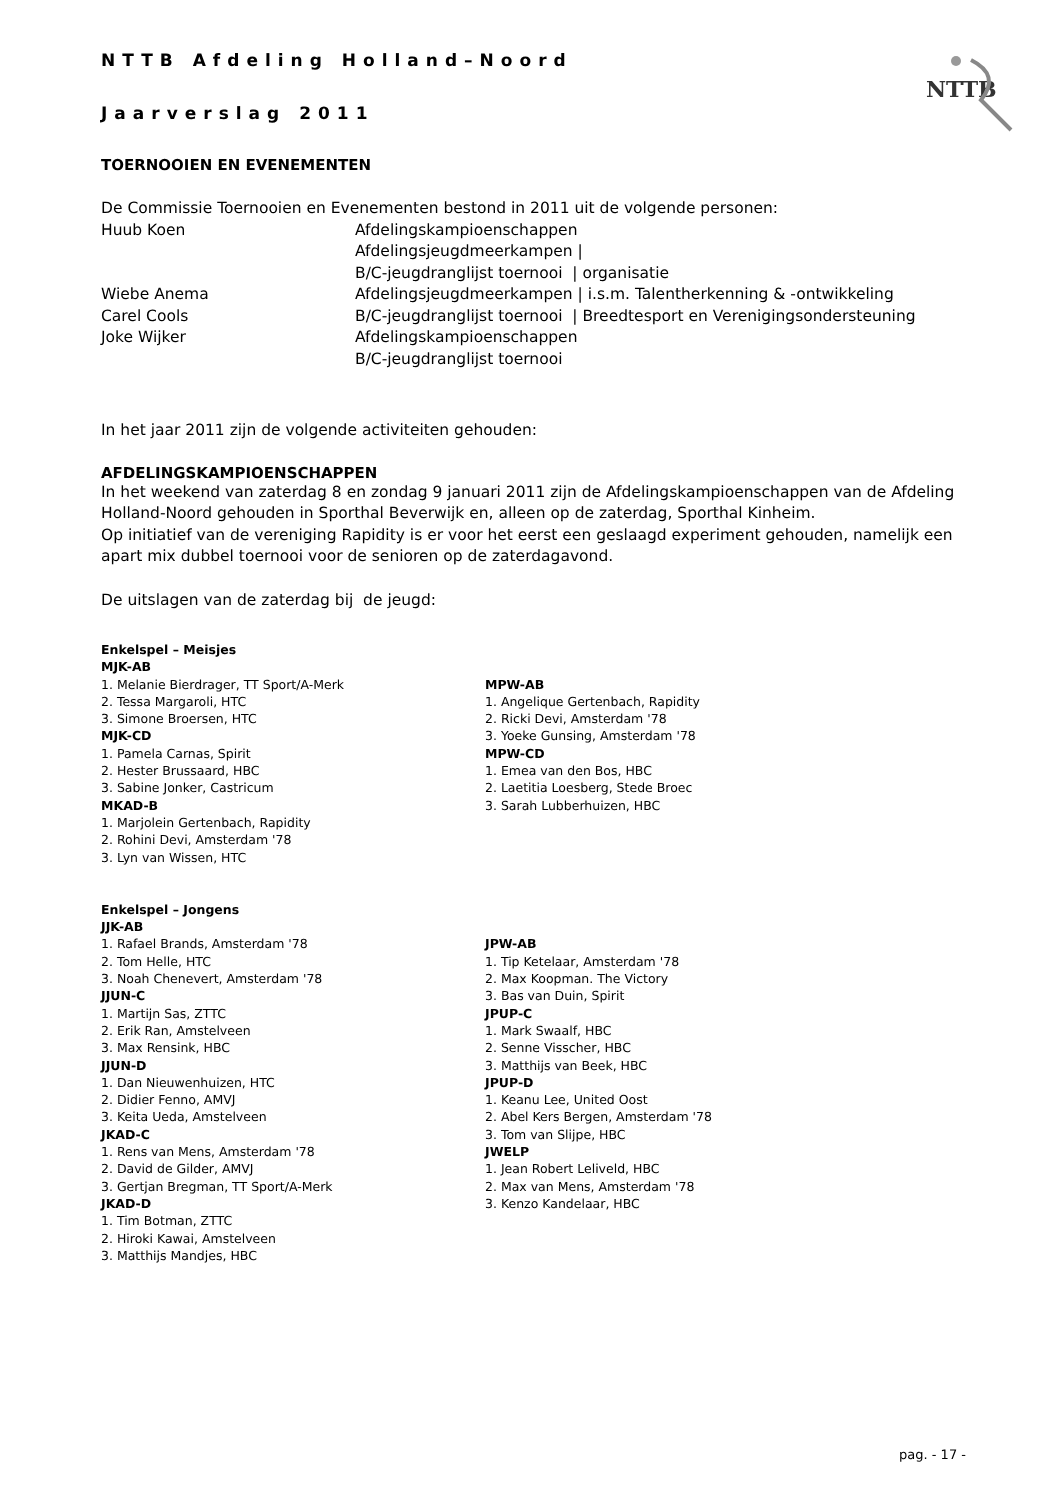NTTB
NTTB Afdeling Holland–Noord
Jaarverslag 2011
TOERNOOIEN EN EVENEMENTEN
De Commissie Toernooien en Evenementen bestond in 2011 uit de volgende personen:
Huub Koen
Afdelingskampioenschappen
Afdelingsjeugdmeerkampen |
B/C-jeugdranglijst toernooi | organisatie
Wiebe Anema
Afdelingsjeugdmeerkampen | i.s.m. Talentherkenning & -ontwikkeling
Carel Cools
B/C-jeugdranglijst toernooi | Breedtesport en Verenigingsondersteuning
Joke Wijker
Afdelingskampioenschappen
B/C-jeugdranglijst toernooi
In het jaar 2011 zijn de volgende activiteiten gehouden:
AFDELINGSKAMPIOENSCHAPPEN
In het weekend van zaterdag 8 en zondag 9 januari 2011 zijn de Afdelingskampioenschappen van de Afdeling Holland-Noord gehouden in Sporthal Beverwijk en, alleen op de zaterdag, Sporthal Kinheim.
Op initiatief van de vereniging Rapidity is er voor het eerst een geslaagd experiment gehouden, namelijk een apart mix dubbel toernooi voor de senioren op de zaterdagavond.
De uitslagen van de zaterdag bij de jeugd:
Enkelspel – Meisjes
MJK-AB
1. Melanie Bierdrager, TT Sport/A-Merk
2. Tessa Margaroli, HTC
3. Simone Broersen, HTC
MJK-CD
1. Pamela Carnas, Spirit
2. Hester Brussaard, HBC
3. Sabine Jonker, Castricum
MKAD-B
1. Marjolein Gertenbach, Rapidity
2. Rohini Devi, Amsterdam '78
3. Lyn van Wissen, HTC
MPW-AB
1. Angelique Gertenbach, Rapidity
2. Ricki Devi, Amsterdam '78
3. Yoeke Gunsing, Amsterdam '78
MPW-CD
1. Emea van den Bos, HBC
2. Laetitia Loesberg, Stede Broec
3. Sarah Lubberhuizen, HBC
Enkelspel – Jongens
JJK-AB
1. Rafael Brands, Amsterdam '78
2. Tom Helle, HTC
3. Noah Chenevert, Amsterdam '78
JJUN-C
1. Martijn Sas, ZTTC
2. Erik Ran, Amstelveen
3. Max Rensink, HBC
JJUN-D
1. Dan Nieuwenhuizen, HTC
2. Didier Fenno, AMVJ
3. Keita Ueda, Amstelveen
JKAD-C
1. Rens van Mens, Amsterdam '78
2. David de Gilder, AMVJ
3. Gertjan Bregman, TT Sport/A-Merk
JKAD-D
1. Tim Botman, ZTTC
2. Hiroki Kawai, Amstelveen
3. Matthijs Mandjes, HBC
JPW-AB
1. Tip Ketelaar, Amsterdam '78
2. Max Koopman. The Victory
3. Bas van Duin, Spirit
JPUP-C
1. Mark Swaalf, HBC
2. Senne Visscher, HBC
3. Matthijs van Beek, HBC
JPUP-D
1. Keanu Lee, United Oost
2. Abel Kers Bergen, Amsterdam '78
3. Tom van Slijpe, HBC
JWELP
1. Jean Robert Leliveld, HBC
2. Max van Mens, Amsterdam '78
3. Kenzo Kandelaar, HBC
pag. - 17 -